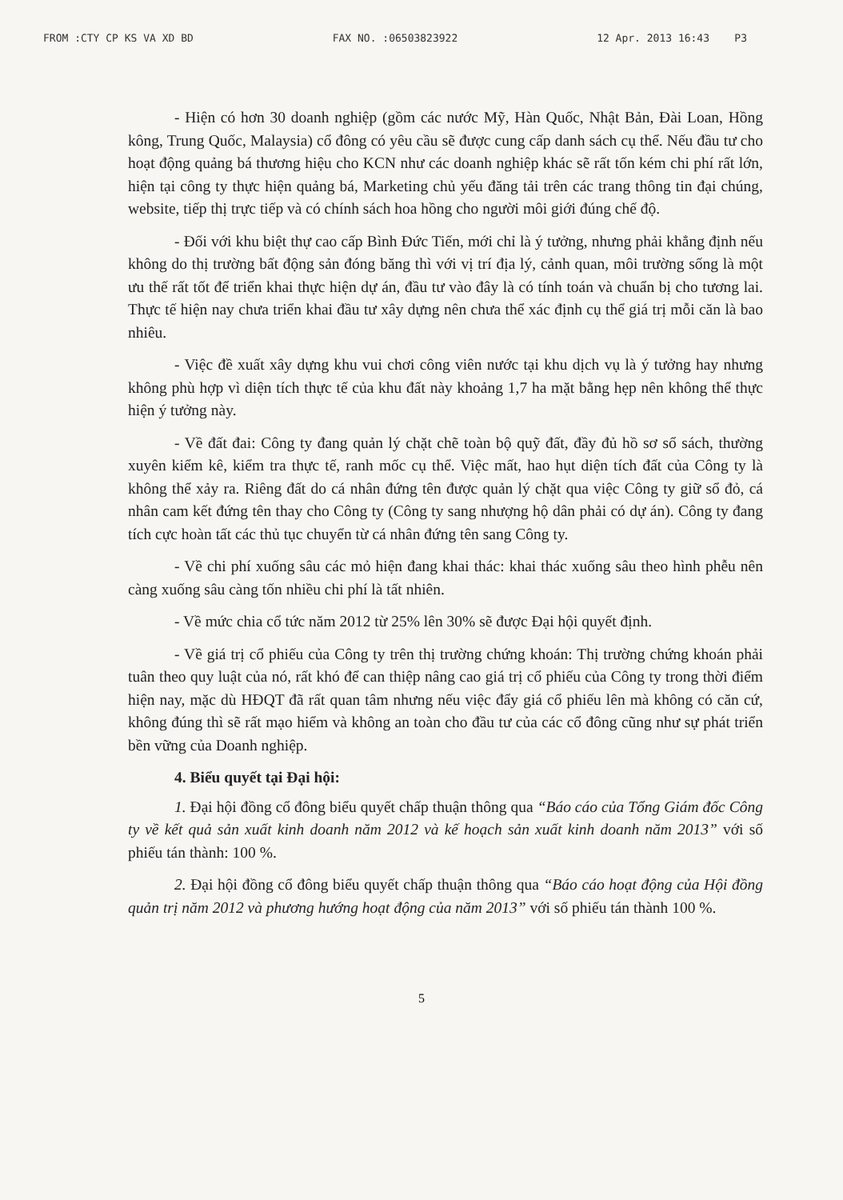FROM :CTY CP KS VA XD BD FAX NO. :06503823922 12 Apr. 2013 16:43 P3
- Hiện có hơn 30 doanh nghiệp (gồm các nước Mỹ, Hàn Quốc, Nhật Bản, Đài Loan, Hồng kông, Trung Quốc, Malaysia) cổ đông có yêu cầu sẽ được cung cấp danh sách cụ thể. Nếu đầu tư cho hoạt động quảng bá thương hiệu cho KCN như các doanh nghiệp khác sẽ rất tốn kém chi phí rất lớn, hiện tại công ty thực hiện quảng bá, Marketing chủ yếu đăng tải trên các trang thông tin đại chúng, website, tiếp thị trực tiếp và có chính sách hoa hồng cho người môi giới đúng chế độ.
- Đối với khu biệt thự cao cấp Bình Đức Tiến, mới chỉ là ý tưởng, nhưng phải khẳng định nếu không do thị trường bất động sản đóng băng thì với vị trí địa lý, cảnh quan, môi trường sống là một ưu thế rất tốt để triển khai thực hiện dự án, đầu tư vào đây là có tính toán và chuẩn bị cho tương lai. Thực tế hiện nay chưa triển khai đầu tư xây dựng nên chưa thể xác định cụ thể giá trị mỗi căn là bao nhiêu.
- Việc đề xuất xây dựng khu vui chơi công viên nước tại khu dịch vụ là ý tưởng hay nhưng không phù hợp vì diện tích thực tế của khu đất này khoảng 1,7 ha mặt bằng hẹp nên không thể thực hiện ý tưởng này.
- Về đất đai: Công ty đang quản lý chặt chẽ toàn bộ quỹ đất, đầy đủ hồ sơ sổ sách, thường xuyên kiểm kê, kiểm tra thực tế, ranh mốc cụ thể. Việc mất, hao hụt diện tích đất của Công ty là không thể xảy ra. Riêng đất do cá nhân đứng tên được quản lý chặt qua việc Công ty giữ sổ đỏ, cá nhân cam kết đứng tên thay cho Công ty (Công ty sang nhượng hộ dân phải có dự án). Công ty đang tích cực hoàn tất các thủ tục chuyển từ cá nhân đứng tên sang Công ty.
- Về chi phí xuống sâu các mỏ hiện đang khai thác: khai thác xuống sâu theo hình phễu nên càng xuống sâu càng tốn nhiều chi phí là tất nhiên.
- Về mức chia cổ tức năm 2012 từ 25% lên 30% sẽ được Đại hội quyết định.
- Về giá trị cổ phiếu của Công ty trên thị trường chứng khoán: Thị trường chứng khoán phải tuân theo quy luật của nó, rất khó để can thiệp nâng cao giá trị cổ phiếu của Công ty trong thời điểm hiện nay, mặc dù HĐQT đã rất quan tâm nhưng nếu việc đẩy giá cổ phiếu lên mà không có căn cứ, không đúng thì sẽ rất mạo hiểm và không an toàn cho đầu tư của các cổ đông cũng như sự phát triển bền vững của Doanh nghiệp.
4. Biểu quyết tại Đại hội:
1. Đại hội đồng cổ đông biểu quyết chấp thuận thông qua “Báo cáo của Tổng Giám đốc Công ty về kết quả sản xuất kinh doanh năm 2012 và kế hoạch sản xuất kinh doanh năm 2013” với số phiếu tán thành: 100 %.
2. Đại hội đồng cổ đông biểu quyết chấp thuận thông qua “Báo cáo hoạt động của Hội đồng quản trị năm 2012 và phương hướng hoạt động của năm 2013” với số phiếu tán thành 100 %.
5